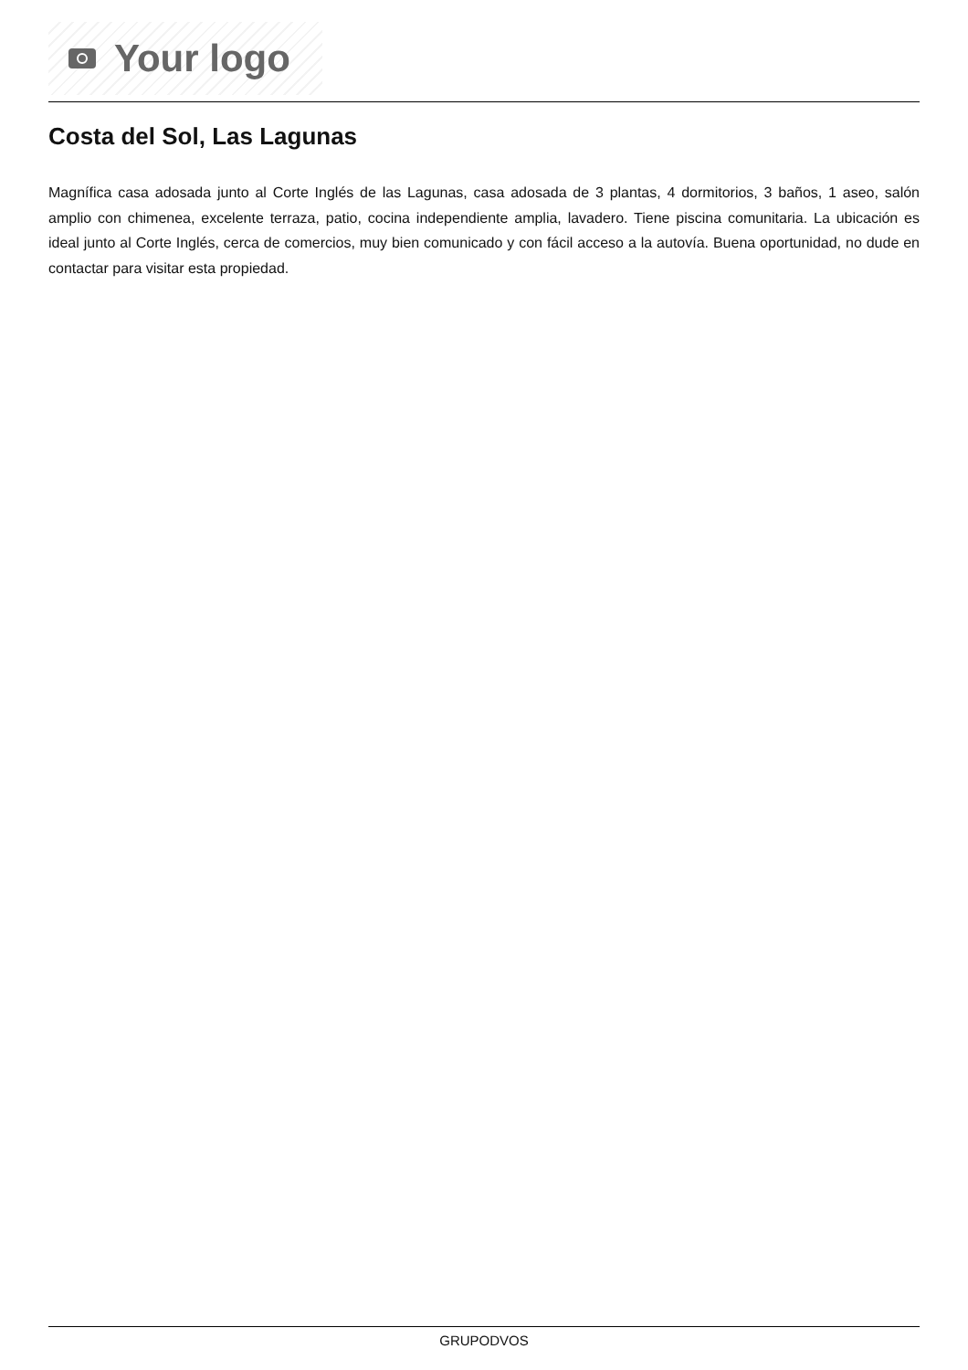Your logo
Costa del Sol, Las Lagunas
Magnífica casa adosada junto al Corte Inglés de las Lagunas, casa adosada de 3 plantas, 4 dormitorios, 3 baños, 1 aseo, salón amplio con chimenea, excelente terraza, patio, cocina independiente amplia, lavadero. Tiene piscina comunitaria. La ubicación es ideal junto al Corte Inglés, cerca de comercios, muy bien comunicado y con fácil acceso a la autovía. Buena oportunidad, no dude en contactar para visitar esta propiedad.
GRUPODVOS